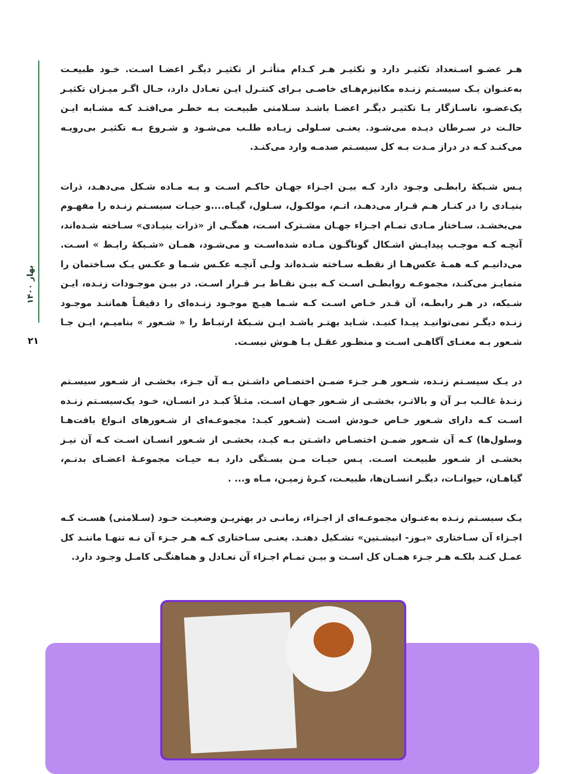بهار ۱۴۰۰
۲۱
هـر عضـو اسـتعداد تکثیـر دارد و تکثیـر هـر کـدام متأثـر از تکثیـر دیگـر اعضـا اسـت. خـود طبیعـت به‌عنـوان یـک سیسـتم زنـده مکانیزم‌هـای خاصـی بـرای کنتـرل ایـن تعـادل دارد، حـال اگـر میـزان تکثیـر یک‌عضـو، ناسـازگار بـا تکثیـر دیگـر اعضـا باشـد سـلامتی طبیعـت بـه خطـر می‌افتـد کـه مشـابه ایـن حالـت در سـرطان دیـده می‌شـود. یعنـی سـلولی زیـاده طلـب می‌شـود و شـروع بـه تکثیـر بی‌رویـه می‌کنـد کـه در دراز مـدت بـه کل سیسـتم صدمـه وارد می‌کنـد.
پـس شـبکۀ رابطـی وجـود دارد کـه بیـن اجـزاء جهـان حاکـم اسـت و بـه مـاده شـکل می‌دهـد، ذرات بنیـادی را در کنـار هـم قـرار می‌دهـد، اتـم، مولکـول، سـلول، گیـاه....و حیـات سیسـتم زنـده را مفهـوم می‌بخشـد. سـاختار مـادی تمـام اجـزاء جهـان مشـترک اسـت، همگـی از «ذرات بنیـادی» سـاخته شـده‌اند، آنچـه کـه موجـب پیدایـش اشـکال گوناگـون مـاده شده‌اسـت و می‌شـود، همـان «شـبکۀ رابـط » اسـت. می‌دانیـم کـه همـۀ عکس‌هـا از نقطـه سـاخته شـده‌اند ولـی آنچـه عکـس شـما و عکـس یـک سـاختمان را متمایـز می‌کنـد، مجموعـه روابطـی اسـت کـه بیـن نقـاط بـر قـرار اسـت. در بیـن موجـودات زنـده، ایـن شـبکه، در هـر رابطـه، آن قـدر خـاص اسـت کـه شـما هیـچ موجـود زنـده‌ای را دقیقـاً هماننـد موجـود زنـده دیگـر نمی‌توانیـد پیـدا کنیـد. شـاید بهتـر باشـد ایـن شـبکۀ ارتبـاط را « شـعور » بنامیـم، ایـن جـا شـعور بـه معنـای آگاهـی اسـت و منظـور عقـل یـا هـوش نیسـت.
در یـک سیسـتم زنـده، شـعور هـر جـزء ضمـن اختصـاص داشـتن بـه آن جـزء، بخشـی از شـعور سیسـتم زنـدۀ غالـب بـر آن و بالاتـر، بخشـی از شـعور جهـان اسـت. مثـلاً کبـد در انسـان، خـود یک‌سیسـتم زنـده اسـت کـه دارای شـعور خـاص خـودش اسـت (شـعور کبـد: مجموعـه‌ای از شـعورهای انـواع بافت‌هـا وسلول‌ها) کـه آن شـعور ضمـن اختصـاص داشـتن بـه کبـد، بخشـی از شـعور انسـان اسـت کـه آن نیـز بخشـی از شـعور طبیعـت اسـت. پـس حیـات مـن بسـتگی دارد بـه حیـات مجموعـۀ اعضـای بدنـم، گیاهـان، حیوانـات، دیگـر انسـان‌ها، طبیعـت، کـرۀ زمیـن، مـاه و... .
یـک سیسـتم زنـده به‌عنـوان مجموعـه‌ای از اجـزاء، زمانـی در بهتریـن وضعیـت خـود (سـلامتی) هسـت کـه اجـزاء آن سـاختاری «بـوز- انیشـتین» تشـکیل دهنـد. یعنـی سـاختاری کـه هـر جـزء آن نـه تنهـا ماننـد کل عمـل کنـد بلکـه هـر جـزء همـان کل اسـت و بیـن تمـام اجـزاء آن تعـادل و هماهنگـی کامـل وجـود دارد.